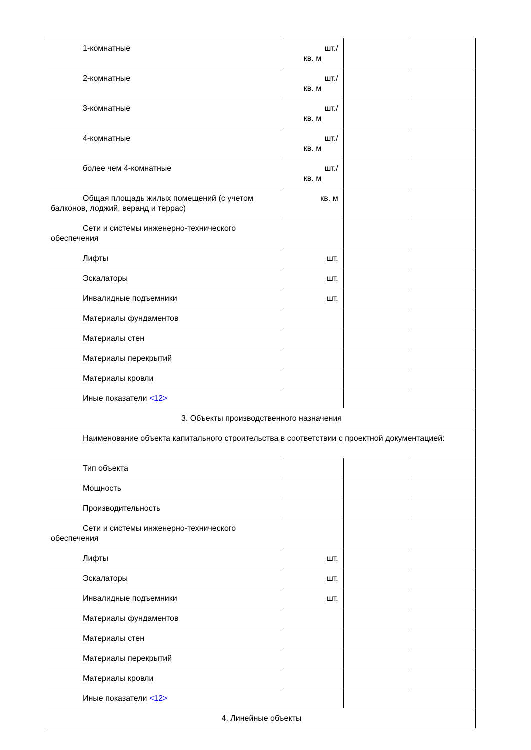| 1-комнатные | шт./ кв. м | | |
| 2-комнатные | шт./ кв. м | | |
| 3-комнатные | шт./ кв. м | | |
| 4-комнатные | шт./ кв. м | | |
| более чем 4-комнатные | шт./ кв. м | | |
| Общая площадь жилых помещений (с учетом балконов, лоджий, веранд и террас) | кв. м | | |
| Сети и системы инженерно-технического обеспечения | | | |
| Лифты | шт. | | |
| Эскалаторы | шт. | | |
| Инвалидные подъемники | шт. | | |
| Материалы фундаментов | | | |
| Материалы стен | | | |
| Материалы перекрытий | | | |
| Материалы кровли | | | |
| Иные показатели <12> | | | |
| 3. Объекты производственного назначения | | | |
| Наименование объекта капитального строительства в соответствии с проектной документацией: | | | |
| Тип объекта | | | |
| Мощность | | | |
| Производительность | | | |
| Сети и системы инженерно-технического обеспечения | | | |
| Лифты | шт. | | |
| Эскалаторы | шт. | | |
| Инвалидные подъемники | шт. | | |
| Материалы фундаментов | | | |
| Материалы стен | | | |
| Материалы перекрытий | | | |
| Материалы кровли | | | |
| Иные показатели <12> | | | |
| 4. Линейные объекты | | | |